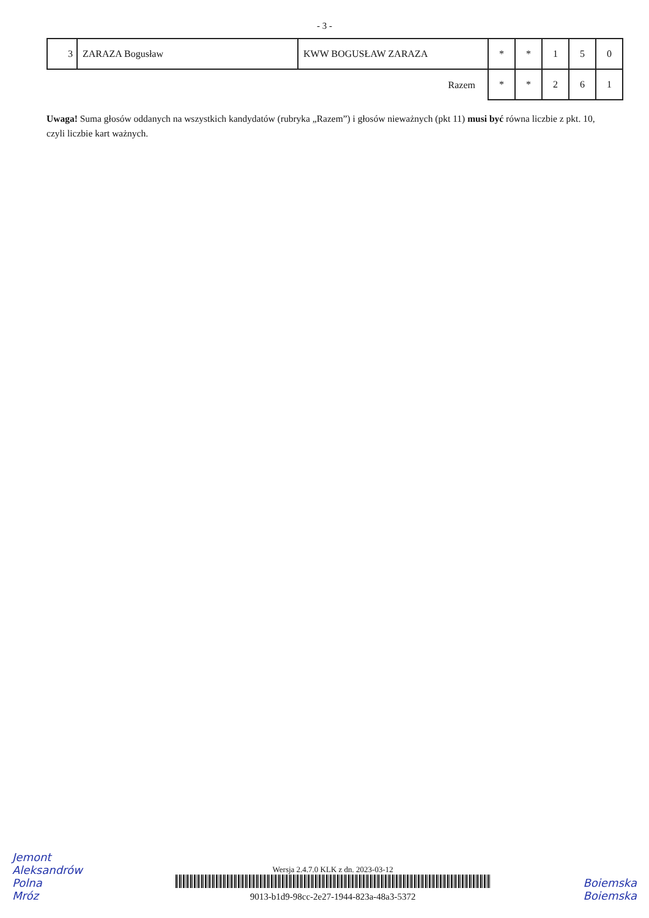- 3 -
| 3 | ZARAZA Bogusław | KWW BOGUSŁAW ZARAZA | * | * | 1 | 5 | 0 |
| Razem | | | * | * | 2 | 6 | 1 |
Uwaga! Suma głosów oddanych na wszystkich kandydatów (rubryka „Razem”) i głosów nieważnych (pkt 11) musi być równa liczbie z pkt. 10, czyli liczbie kart ważnych.
Jemont
Aleksandrów
Polna
Mróz
Wersja 2.4.7.0 KLK z dn. 2023-03-12
9013-b1d9-98cc-2e27-1944-823a-48a3-5372
Boiemska
Boiemska